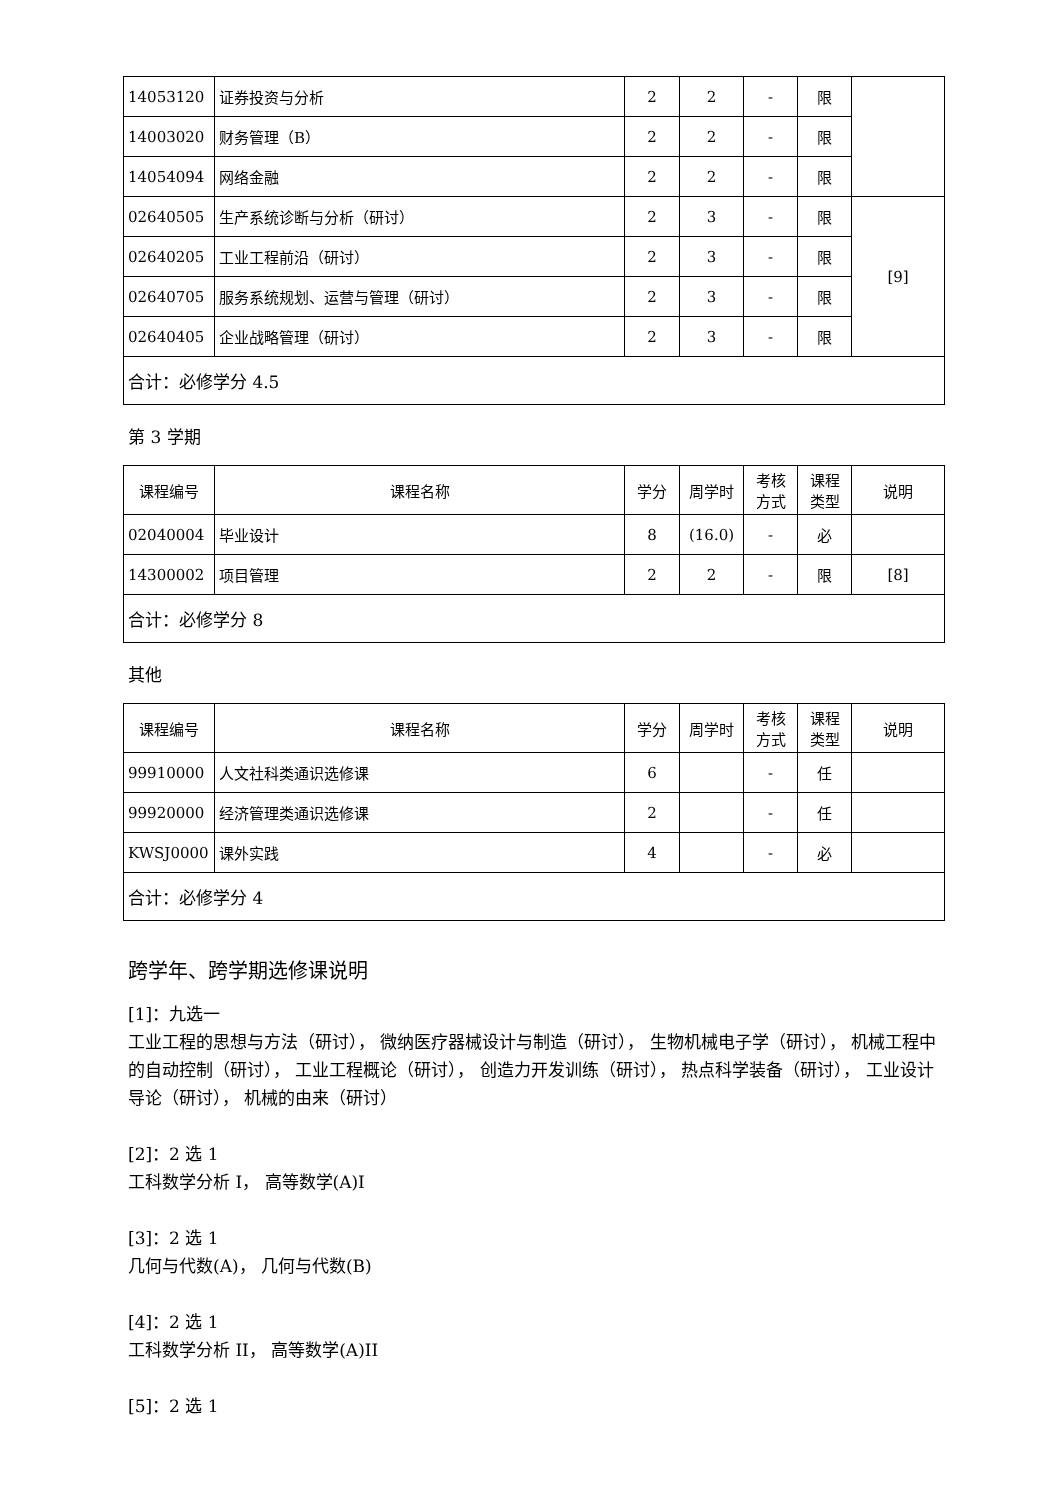| 14053120 | 证券投资与分析 | 2 | 2 | - | 限 | |
| 14003020 | 财务管理（B） | 2 | 2 | - | 限 | |
| 14054094 | 网络金融 | 2 | 2 | - | 限 | |
| 02640505 | 生产系统诊断与分析（研讨） | 2 | 3 | - | 限 | [9] |
| 02640205 | 工业工程前沿（研讨） | 2 | 3 | - | 限 | |
| 02640705 | 服务系统规划、运营与管理（研讨） | 2 | 3 | - | 限 | |
| 02640405 | 企业战略管理（研讨） | 2 | 3 | - | 限 | |
| 合计：必修学分 4.5 | | | | | | |
第 3 学期
| 课程编号 | 课程名称 | 学分 | 周学时 | 考核 方式 | 课程 类型 | 说明 |
| --- | --- | --- | --- | --- | --- | --- |
| 02040004 | 毕业设计 | 8 | (16.0) | - | 必 | |
| 14300002 | 项目管理 | 2 | 2 | - | 限 | [8] |
| 合计：必修学分 8 | | | | | | |
其他
| 课程编号 | 课程名称 | 学分 | 周学时 | 考核 方式 | 课程 类型 | 说明 |
| --- | --- | --- | --- | --- | --- | --- |
| 99910000 | 人文社科类通识选修课 | 6 | | - | 任 | |
| 99920000 | 经济管理类通识选修课 | 2 | | - | 任 | |
| KWSJ0000 | 课外实践 | 4 | | - | 必 | |
| 合计：必修学分 4 | | | | | | |
跨学年、跨学期选修课说明
[1]：九选一
工业工程的思想与方法（研讨）， 微纳医疗器械设计与制造（研讨）， 生物机械电子学（研讨）， 机械工程中的自动控制（研讨）， 工业工程概论（研讨）， 创造力开发训练（研讨）， 热点科学装备（研讨）， 工业设计导论（研讨）， 机械的由来（研讨）
[2]：2 选 1
工科数学分析 I， 高等数学(A)I
[3]：2 选 1
几何与代数(A)， 几何与代数(B)
[4]：2 选 1
工科数学分析 II， 高等数学(A)II
[5]：2 选 1